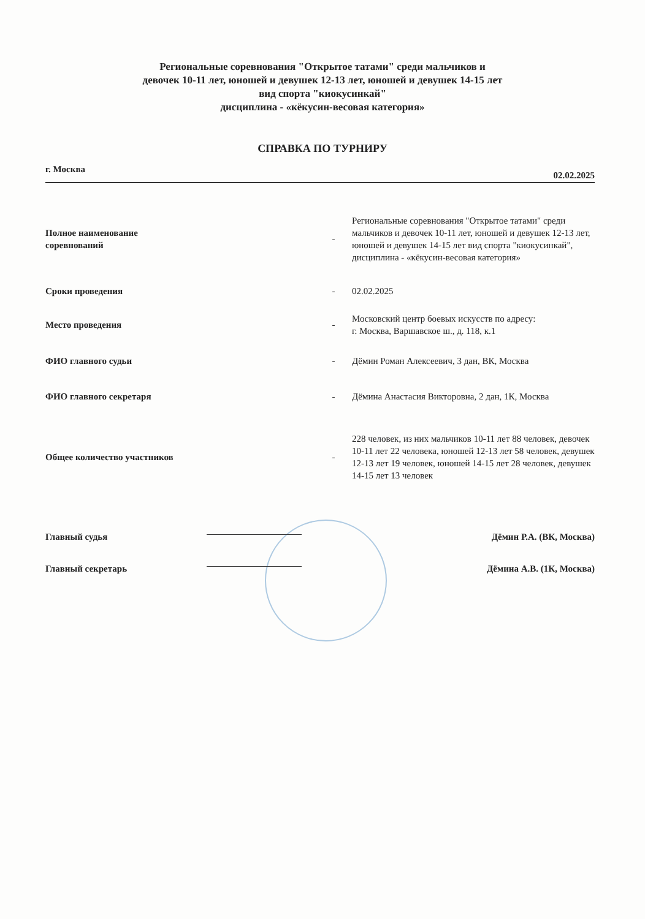Региональные соревнования "Открытое татами" среди мальчиков и
девочек 10-11 лет, юношей и девушек 12-13 лет, юношей и девушек 14-15 лет
вид спорта "киокусинкай"
дисциплина - «кёкусин-весовая категория»
СПРАВКА ПО ТУРНИРУ
г. Москва 02.02.2025
| Полное наименование соревнований | - | Региональные соревнования "Открытое татами" среди мальчиков и девочек 10-11 лет, юношей и девушек 12-13 лет, юношей и девушек 14-15 лет вид спорта "киокусинкай", дисциплина - «кёкусин-весовая категория» |
| Сроки проведения | - | 02.02.2025 |
| Место проведения | - | Московский центр боевых искусств по адресу: г. Москва, Варшавское ш., д. 118, к.1 |
| ФИО главного судьи | - | Дёмин Роман Алексеевич, 3 дан, ВК, Москва |
| ФИО главного секретаря | - | Дёмина Анастасия Викторовна, 2 дан, 1К, Москва |
| Общее количество участников | - | 228 человек, из них мальчиков 10-11 лет 88 человек, девочек 10-11 лет 22 человека, юношей 12-13 лет 58 человек, девушек 12-13 лет 19 человек, юношей 14-15 лет 28 человек, девушек 14-15 лет 13 человек |
Главный судья Дёмин Р.А. (ВК, Москва)
Главный секретарь Дёмина А.В. (1К, Москва)